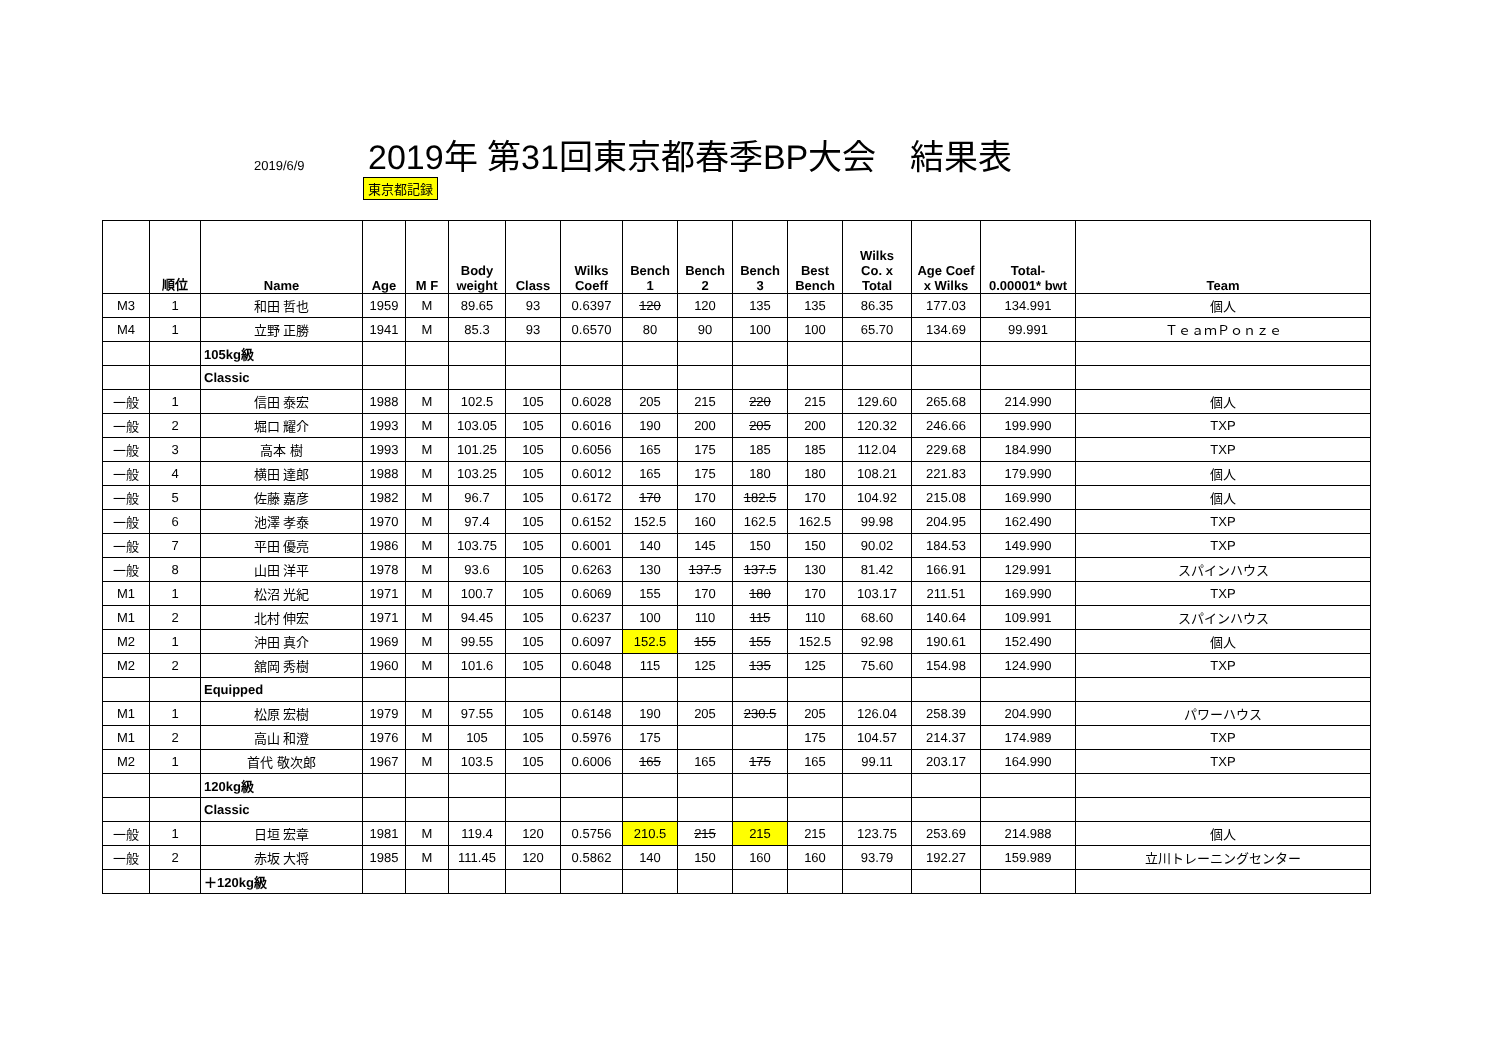2019/6/9
2019年 第31回東京都春季BP大会　結果表
東京都記録
| | 順位 | Name | Age | M F | Body weight | Class | Wilks Coeff | Bench 1 | Bench 2 | Bench 3 | Best Bench | Wilks Co. x Total | Age Coef x Wilks | Total- 0.00001* bwt | Team |
| --- | --- | --- | --- | --- | --- | --- | --- | --- | --- | --- | --- | --- | --- | --- | --- |
| M3 | 1 | 和田 哲也 | 1959 | M | 89.65 | 93 | 0.6397 | 120 | 120 | 135 | 135 | 86.35 | 177.03 | 134.991 | 個人 |
| M4 | 1 | 立野 正勝 | 1941 | M | 85.3 | 93 | 0.6570 | 80 | 90 | 100 | 100 | 65.70 | 134.69 | 99.991 | ＴｅａｍＰｏｎｚｅ |
| | | 105kg級 | | | | | | | | | | | | | |
| | | Classic | | | | | | | | | | | | | |
| 一般 | 1 | 信田 泰宏 | 1988 | M | 102.5 | 105 | 0.6028 | 205 | 215 | 220 | 215 | 129.60 | 265.68 | 214.990 | 個人 |
| 一般 | 2 | 堀口 耀介 | 1993 | M | 103.05 | 105 | 0.6016 | 190 | 200 | 205 | 200 | 120.32 | 246.66 | 199.990 | TXP |
| 一般 | 3 | 高本 樹 | 1993 | M | 101.25 | 105 | 0.6056 | 165 | 175 | 185 | 185 | 112.04 | 229.68 | 184.990 | TXP |
| 一般 | 4 | 横田 達郎 | 1988 | M | 103.25 | 105 | 0.6012 | 165 | 175 | 180 | 180 | 108.21 | 221.83 | 179.990 | 個人 |
| 一般 | 5 | 佐藤 嘉彦 | 1982 | M | 96.7 | 105 | 0.6172 | 170 | 170 | 182.5 | 170 | 104.92 | 215.08 | 169.990 | 個人 |
| 一般 | 6 | 池澤 孝泰 | 1970 | M | 97.4 | 105 | 0.6152 | 152.5 | 160 | 162.5 | 162.5 | 99.98 | 204.95 | 162.490 | TXP |
| 一般 | 7 | 平田 優亮 | 1986 | M | 103.75 | 105 | 0.6001 | 140 | 145 | 150 | 150 | 90.02 | 184.53 | 149.990 | TXP |
| 一般 | 8 | 山田 洋平 | 1978 | M | 93.6 | 105 | 0.6263 | 130 | 137.5 | 137.5 | 130 | 81.42 | 166.91 | 129.991 | スパインハウス |
| M1 | 1 | 松沼 光紀 | 1971 | M | 100.7 | 105 | 0.6069 | 155 | 170 | 180 | 170 | 103.17 | 211.51 | 169.990 | TXP |
| M1 | 2 | 北村 伸宏 | 1971 | M | 94.45 | 105 | 0.6237 | 100 | 110 | 115 | 110 | 68.60 | 140.64 | 109.991 | スパインハウス |
| M2 | 1 | 沖田 真介 | 1969 | M | 99.55 | 105 | 0.6097 | 152.5 | 155 | 155 | 152.5 | 92.98 | 190.61 | 152.490 | 個人 |
| M2 | 2 | 舘岡 秀樹 | 1960 | M | 101.6 | 105 | 0.6048 | 115 | 125 | 135 | 125 | 75.60 | 154.98 | 124.990 | TXP |
| | | Equipped | | | | | | | | | | | | | |
| M1 | 1 | 松原 宏樹 | 1979 | M | 97.55 | 105 | 0.6148 | 190 | 205 | 230.5 | 205 | 126.04 | 258.39 | 204.990 | パワーハウス |
| M1 | 2 | 高山 和澄 | 1976 | M | 105 | 105 | 0.5976 | 175 | | | 175 | 104.57 | 214.37 | 174.989 | TXP |
| M2 | 1 | 首代 敬次郎 | 1967 | M | 103.5 | 105 | 0.6006 | 165 | 165 | 175 | 165 | 99.11 | 203.17 | 164.990 | TXP |
| | | 120kg級 | | | | | | | | | | | | | |
| | | Classic | | | | | | | | | | | | | |
| 一般 | 1 | 日垣 宏章 | 1981 | M | 119.4 | 120 | 0.5756 | 210.5 | 215 | 215 | 215 | 123.75 | 253.69 | 214.988 | 個人 |
| 一般 | 2 | 赤坂 大将 | 1985 | M | 111.45 | 120 | 0.5862 | 140 | 150 | 160 | 160 | 93.79 | 192.27 | 159.989 | 立川トレーニングセンター |
| | | ＋120kg級 | | | | | | | | | | | | | |